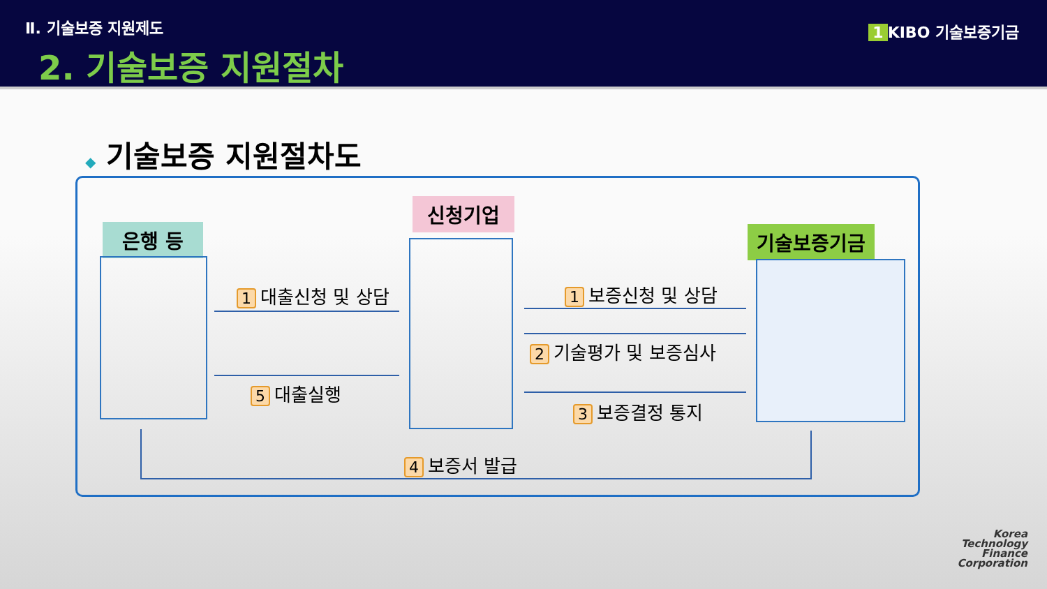Ⅱ. 기술보증 지원제도
2. 기술보증 지원절차
1 KIBO 기술보증기금
◆ 기술보증 지원절차도
은행 등
신청기업
기술보증기금
1 대출신청 및 상담
5 대출실행
1 보증신청 및 상담
2 기술평가 및 보증심사
3 보증결정 통지
4 보증서 발급
Korea
Technology
Finance
Corporation